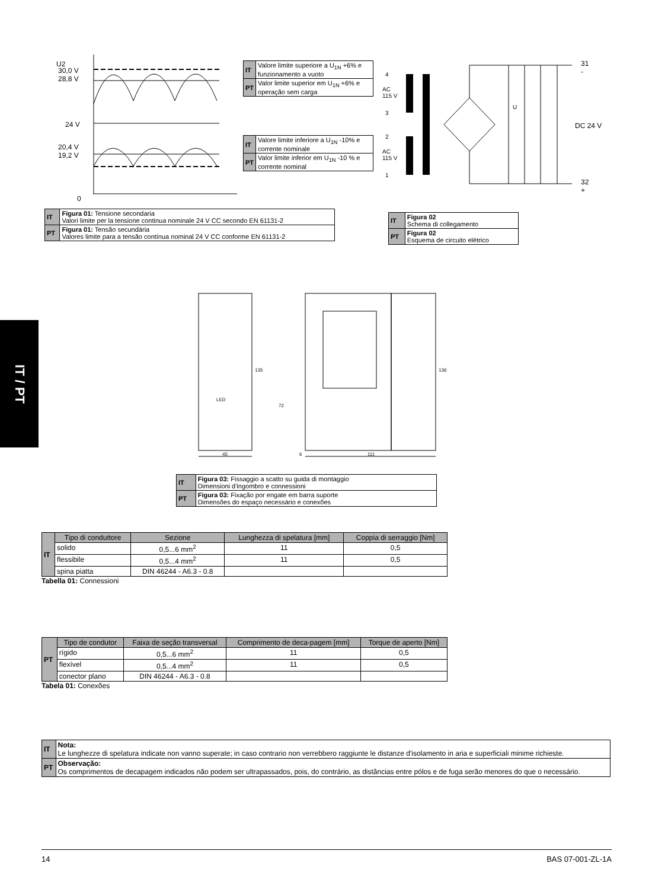IT / PT
U2
30,0 V
28,8 V
24 V
20,4 V
19,2 V
0
| IT | Valore limite superiore a U<sub>1N</sub> +6% e funzionamento a vuoto |
| PT | Valor limite superior em U<sub>1N</sub> +6% e operação sem carga |
| IT | Valore limite inferiore a U<sub>1N</sub> -10% e corrente nominale |
| PT | Valor limite inferior em U<sub>1N</sub> -10 % e corrente nominal |
4
AC
115 V
3
2
AC
115 V
1
U
31
-
DC 24 V
32
+
| IT | Figura 01: Tensione secondaria Valori limite per la tensione continua nominale 24 V CC secondo EN 61131-2 |
| PT | Figura 01: Tensão secundária Valores limite para a tensão contínua nominal 24 V CC conforme EN 61131-2 |
| IT | Figura 02 Schema di collegamento |
| PT | Figura 02 Esquema de circuito elétrico |
LED
45 6 111
135
72
136
| IT | Figura 03: Fissaggio a scatto su guida di montaggio Dimensioni d'ingombro e connessioni |
| PT | Figura 03: Fixação por engate em barra suporte Dimensões do espaço necessário e conexões |
| IT | Tipo di conduttore | Sezione | Lunghezza di spelatura [mm] | Coppia di serraggio [Nm] |
| | solido | 0,5...6 mm<sup>2</sup> | 11 | 0,5 |
| | flessibile | 0,5...4 mm<sup>2</sup> | 11 | 0,5 |
| | spina piatta | DIN 46244 - A6.3 - 0.8 | | |
Tabella 01: Connessioni
| PT | Tipo de condutor | Faixa de seção transversal | Comprimento de deca-pagem [mm] | Torque de aperto [Nm] |
| | rígido | 0,5...6 mm<sup>2</sup> | 11 | 0,5 |
| | flexível | 0,5...4 mm<sup>2</sup> | 11 | 0,5 |
| | conector plano | DIN 46244 - A6.3 - 0.8 | | |
Tabela 01: Conexões
| IT | Nota: Le lunghezze di spelatura indicate non vanno superate; in caso contrario non verrebbero raggiunte le distanze d'isolamento in aria e superficiali minime richieste. |
| PT | Observação: Os comprimentos de decapagem indicados não podem ser ultrapassados, pois, do contrário, as distâncias entre pólos e de fuga serão menores do que o necessário. |
14 BAS 07-001-ZL-1A